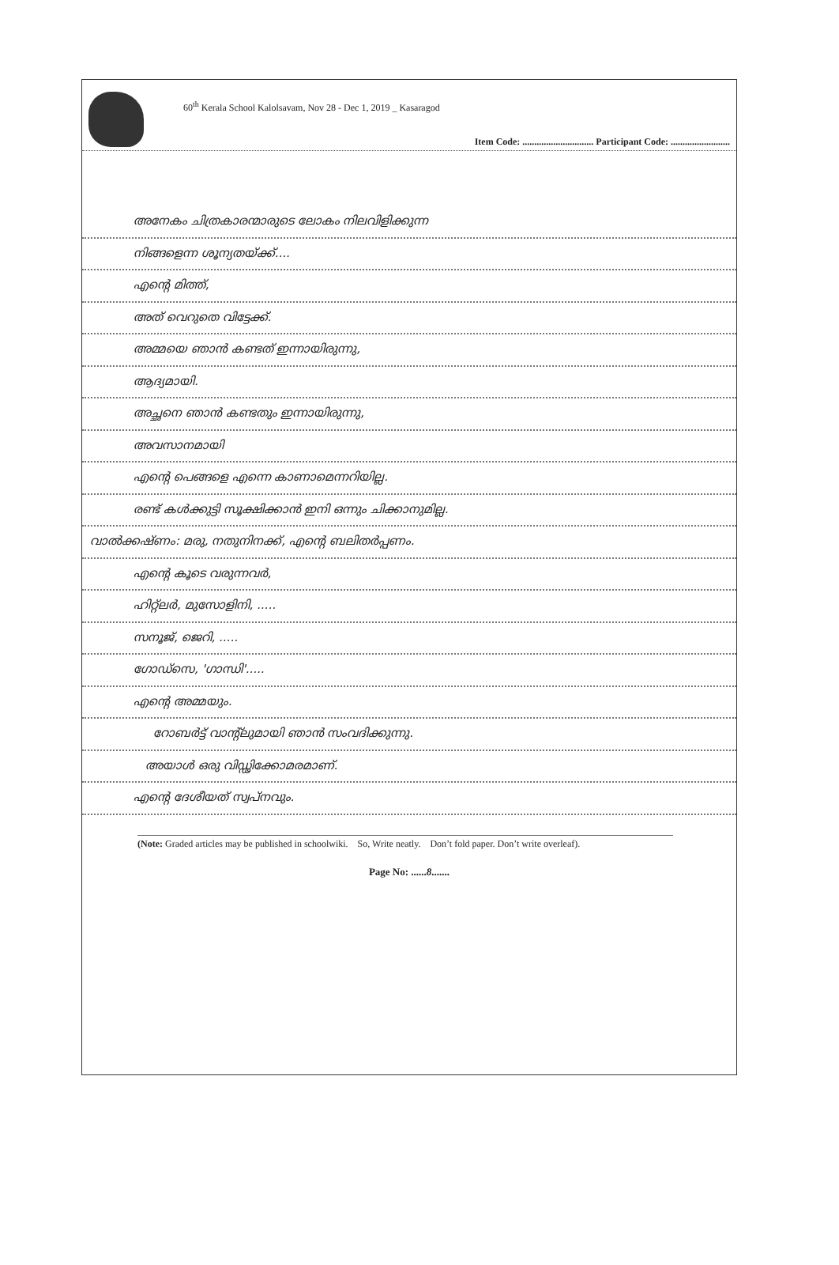60<sup>th</sup> Kerala School Kalolsavam, Nov 28 - Dec 1, 2019 _ Kasaragod
Item Code: .............................. Participant Code: .........................
അനേകം ചിത്രകാരന്മാരുടെ ലോകം നിലവിളിക്കുന്ന
നിങ്ങളെന്ന ശൂന്യതയ്ക്ക്....
എന്റെ മിത്ത്,
അത് വെറുതെ വിട്ടേക്ക്.
അമ്മയെ ഞാൻ കണ്ടത് ഇന്നായിരുന്നു,
ആദ്യമായി.
അച്ഛനെ ഞാൻ കണ്ടതും ഇന്നായിരുന്നു,
അവസാനമായി
എന്റെ പെങ്ങളെ എന്നെ കാണാമെന്നറിയില്ല.
രണ്ട് കൾക്കുട്ടി സൂക്ഷിക്കാൻ ഇനി ഒന്നും ചിക്കാനുമില്ല.
വാൽക്കഷ്ണം: മരു, നതുനിനക്ക്, എന്റെ ബലിതർപ്പണം.
എന്റെ കൂടെ വരുന്നവർ,
ഹിറ്റ്ലർ, മുസോളിനി, .....
സനൂജ്, ജെറി, .....
ഗോഡ്സെ, 'ഗാന്ധി'.....
എന്റെ അമ്മയും.
റോബർട്ട് വാന്റ്‌ലുമായി ഞാൻ സംവദിക്കുന്നു.
അയാൾ ഒരു വിഡ്ഢിക്കോമരമാണ്.
എന്റെ ദേശീയത് സ്വപ്നവും.
(Note: Graded articles may be published in schoolwiki. So, Write neatly. Don’t fold paper. Don’t write overleaf).
Page No: ......8.......